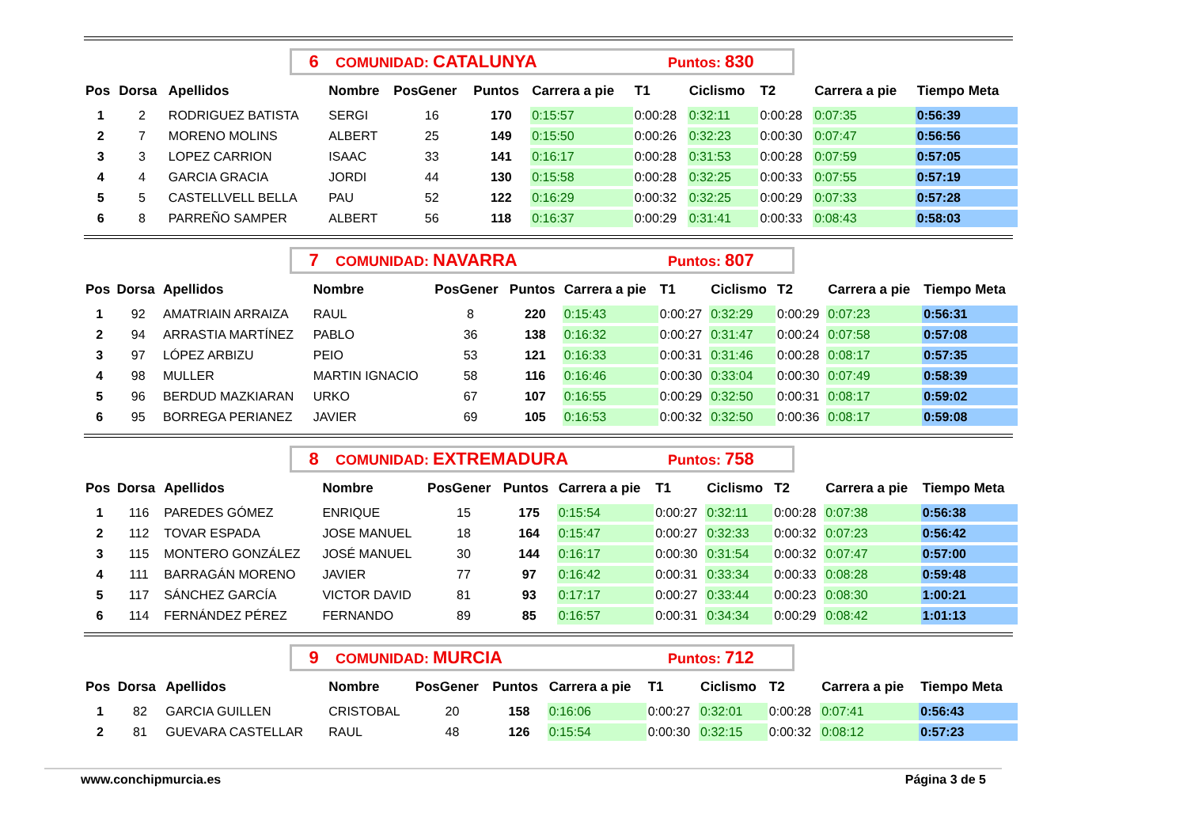6 COMUNIDAD: CATALUNYA Puntos: 830
| Pos | Dorsa | Apellidos | Nombre | PosGener | Puntos | Carrera a pie | T1 | Ciclismo | T2 | Carrera a pie | Tiempo Meta |
| --- | --- | --- | --- | --- | --- | --- | --- | --- | --- | --- | --- |
| 1 | 2 | RODRIGUEZ BATISTA | SERGI | 16 | 170 | 0:15:57 | 0:00:28 | 0:32:11 | 0:00:28 | 0:07:35 | 0:56:39 |
| 2 | 7 | MORENO MOLINS | ALBERT | 25 | 149 | 0:15:50 | 0:00:26 | 0:32:23 | 0:00:30 | 0:07:47 | 0:56:56 |
| 3 | 3 | LOPEZ CARRION | ISAAC | 33 | 141 | 0:16:17 | 0:00:28 | 0:31:53 | 0:00:28 | 0:07:59 | 0:57:05 |
| 4 | 4 | GARCIA GRACIA | JORDI | 44 | 130 | 0:15:58 | 0:00:28 | 0:32:25 | 0:00:33 | 0:07:55 | 0:57:19 |
| 5 | 5 | CASTELLVELL BELLA | PAU | 52 | 122 | 0:16:29 | 0:00:32 | 0:32:25 | 0:00:29 | 0:07:33 | 0:57:28 |
| 6 | 8 | PARREÑO SAMPER | ALBERT | 56 | 118 | 0:16:37 | 0:00:29 | 0:31:41 | 0:00:33 | 0:08:43 | 0:58:03 |
7 COMUNIDAD: NAVARRA Puntos: 807
| Pos | Dorsa | Apellidos | Nombre | PosGener | Puntos | Carrera a pie | T1 | Ciclismo | T2 | Carrera a pie | Tiempo Meta |
| --- | --- | --- | --- | --- | --- | --- | --- | --- | --- | --- | --- |
| 1 | 92 | AMATRIAIN ARRAIZA | RAUL | 8 | 220 | 0:15:43 | 0:00:27 | 0:32:29 | 0:00:29 | 0:07:23 | 0:56:31 |
| 2 | 94 | ARRASTIA MARTÍNEZ | PABLO | 36 | 138 | 0:16:32 | 0:00:27 | 0:31:47 | 0:00:24 | 0:07:58 | 0:57:08 |
| 3 | 97 | LÓPEZ ARBIZU | PEIO | 53 | 121 | 0:16:33 | 0:00:31 | 0:31:46 | 0:00:28 | 0:08:17 | 0:57:35 |
| 4 | 98 | MULLER | MARTIN IGNACIO | 58 | 116 | 0:16:46 | 0:00:30 | 0:33:04 | 0:00:30 | 0:07:49 | 0:58:39 |
| 5 | 96 | BERDUD MAZKIARAN | URKO | 67 | 107 | 0:16:55 | 0:00:29 | 0:32:50 | 0:00:31 | 0:08:17 | 0:59:02 |
| 6 | 95 | BORREGA PERIANEZ | JAVIER | 69 | 105 | 0:16:53 | 0:00:32 | 0:32:50 | 0:00:36 | 0:08:17 | 0:59:08 |
8 COMUNIDAD: EXTREMADURA Puntos: 758
| Pos | Dorsa | Apellidos | Nombre | PosGener | Puntos | Carrera a pie | T1 | Ciclismo | T2 | Carrera a pie | Tiempo Meta |
| --- | --- | --- | --- | --- | --- | --- | --- | --- | --- | --- | --- |
| 1 | 116 | PAREDES GÓMEZ | ENRIQUE | 15 | 175 | 0:15:54 | 0:00:27 | 0:32:11 | 0:00:28 | 0:07:38 | 0:56:38 |
| 2 | 112 | TOVAR ESPADA | JOSE MANUEL | 18 | 164 | 0:15:47 | 0:00:27 | 0:32:33 | 0:00:32 | 0:07:23 | 0:56:42 |
| 3 | 115 | MONTERO GONZÁLEZ | JOSÉ MANUEL | 30 | 144 | 0:16:17 | 0:00:30 | 0:31:54 | 0:00:32 | 0:07:47 | 0:57:00 |
| 4 | 111 | BARRAGÁN MORENO | JAVIER | 77 | 97 | 0:16:42 | 0:00:31 | 0:33:34 | 0:00:33 | 0:08:28 | 0:59:48 |
| 5 | 117 | SÁNCHEZ GARCÍA | VICTOR DAVID | 81 | 93 | 0:17:17 | 0:00:27 | 0:33:44 | 0:00:23 | 0:08:30 | 1:00:21 |
| 6 | 114 | FERNÁNDEZ PÉREZ | FERNANDO | 89 | 85 | 0:16:57 | 0:00:31 | 0:34:34 | 0:00:29 | 0:08:42 | 1:01:13 |
9 COMUNIDAD: MURCIA Puntos: 712
| Pos | Dorsa | Apellidos | Nombre | PosGener | Puntos | Carrera a pie | T1 | Ciclismo | T2 | Carrera a pie | Tiempo Meta |
| --- | --- | --- | --- | --- | --- | --- | --- | --- | --- | --- | --- |
| 1 | 82 | GARCIA GUILLEN | CRISTOBAL | 20 | 158 | 0:16:06 | 0:00:27 | 0:32:01 | 0:00:28 | 0:07:41 | 0:56:43 |
| 2 | 81 | GUEVARA CASTELLAR | RAUL | 48 | 126 | 0:15:54 | 0:00:30 | 0:32:15 | 0:00:32 | 0:08:12 | 0:57:23 |
www.conchipmurcia.es Página 3 de 5